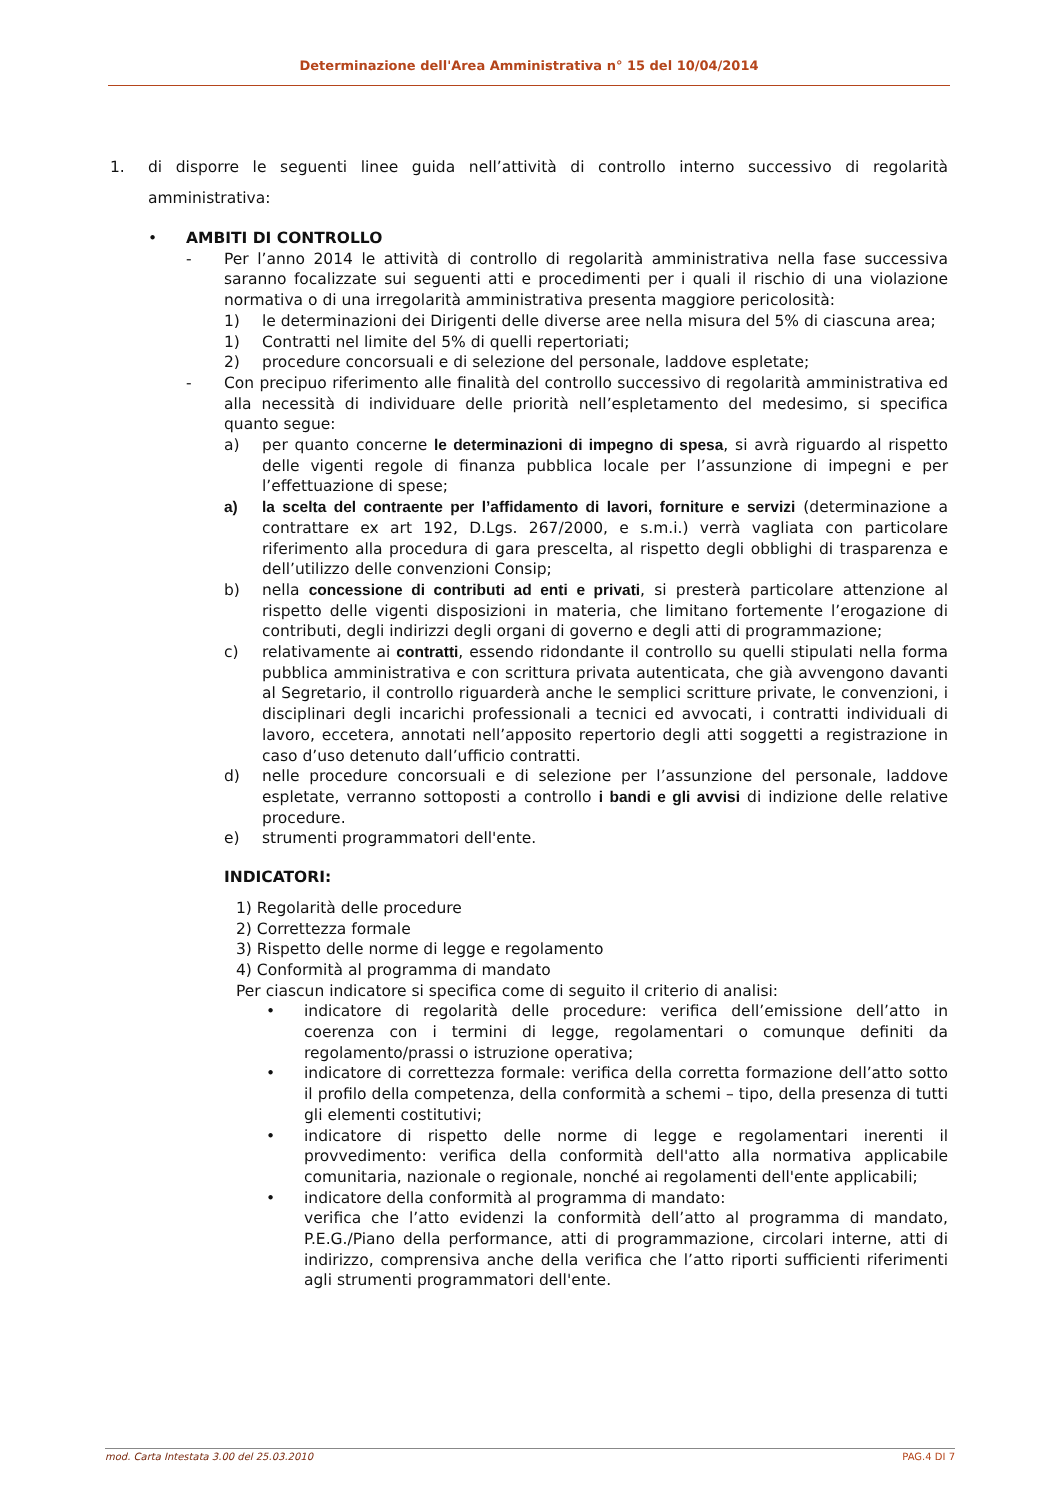Determinazione dell'Area Amministrativa n° 15 del 10/04/2014
1. di disporre le seguenti linee guida nell’attività di controllo interno successivo di regolarità amministrativa:
• AMBITI DI CONTROLLO
- Per l’anno 2014 le attività di controllo di regolarità amministrativa nella fase successiva saranno focalizzate sui seguenti atti e procedimenti per i quali il rischio di una violazione normativa o di una irregolarità amministrativa presenta maggiore pericolosità:
1) le determinazioni dei Dirigenti delle diverse aree nella misura del 5% di ciascuna area;
1) Contratti nel limite del 5% di quelli repertoriati;
2) procedure concorsuali e di selezione del personale, laddove espletate;
- Con precipuo riferimento alle finalità del controllo successivo di regolarità amministrativa ed alla necessità di individuare delle priorità nell’espletamento del medesimo, si specifica quanto segue:
a) per quanto concerne le determinazioni di impegno di spesa, si avrà riguardo al rispetto delle vigenti regole di finanza pubblica locale per l’assunzione di impegni e per l’effettuazione di spese;
a) la scelta del contraente per l’affidamento di lavori, forniture e servizi (determinazione a contrattare ex art 192, D.Lgs. 267/2000, e s.m.i.) verrà vagliata con particolare riferimento alla procedura di gara prescelta, al rispetto degli obblighi di trasparenza e dell’utilizzo delle convenzioni Consip;
b) nella concessione di contributi ad enti e privati, si presterà particolare attenzione al rispetto delle vigenti disposizioni in materia, che limitano fortemente l’erogazione di contributi, degli indirizzi degli organi di governo e degli atti di programmazione;
c) relativamente ai contratti, essendo ridondante il controllo su quelli stipulati nella forma pubblica amministrativa e con scrittura privata autenticata, che già avvengono davanti al Segretario, il controllo riguarderà anche le semplici scritture private, le convenzioni, i disciplinari degli incarichi professionali a tecnici ed avvocati, i contratti individuali di lavoro, eccetera, annotati nell’apposito repertorio degli atti soggetti a registrazione in caso d’uso detenuto dall’ufficio contratti.
d) nelle procedure concorsuali e di selezione per l’assunzione del personale, laddove espletate, verranno sottoposti a controllo i bandi e gli avvisi di indizione delle relative procedure.
e) strumenti programmatori dell'ente.
INDICATORI:
1) Regolarità delle procedure
2) Correttezza formale
3) Rispetto delle norme di legge e regolamento
4) Conformità al programma di mandato
Per ciascun indicatore si specifica come di seguito il criterio di analisi:
• indicatore di regolarità delle procedure: verifica dell’emissione dell’atto in coerenza con i termini di legge, regolamentari o comunque definiti da regolamento/prassi o istruzione operativa;
• indicatore di correttezza formale: verifica della corretta formazione dell’atto sotto il profilo della competenza, della conformità a schemi – tipo, della presenza di tutti gli elementi costitutivi;
• indicatore di rispetto delle norme di legge e regolamentari inerenti il provvedimento: verifica della conformità dell'atto alla normativa applicabile comunitaria, nazionale o regionale, nonché ai regolamenti dell'ente applicabili;
• indicatore della conformità al programma di mandato:
verifica che l’atto evidenzi la conformità dell’atto al programma di mandato, P.E.G./Piano della performance, atti di programmazione, circolari interne, atti di indirizzo, comprensiva anche della verifica che l’atto riporti sufficienti riferimenti agli strumenti programmatori dell'ente.
mod. Carta Intestata 3.00 del 25.03.2010 PAG.4 DI 7